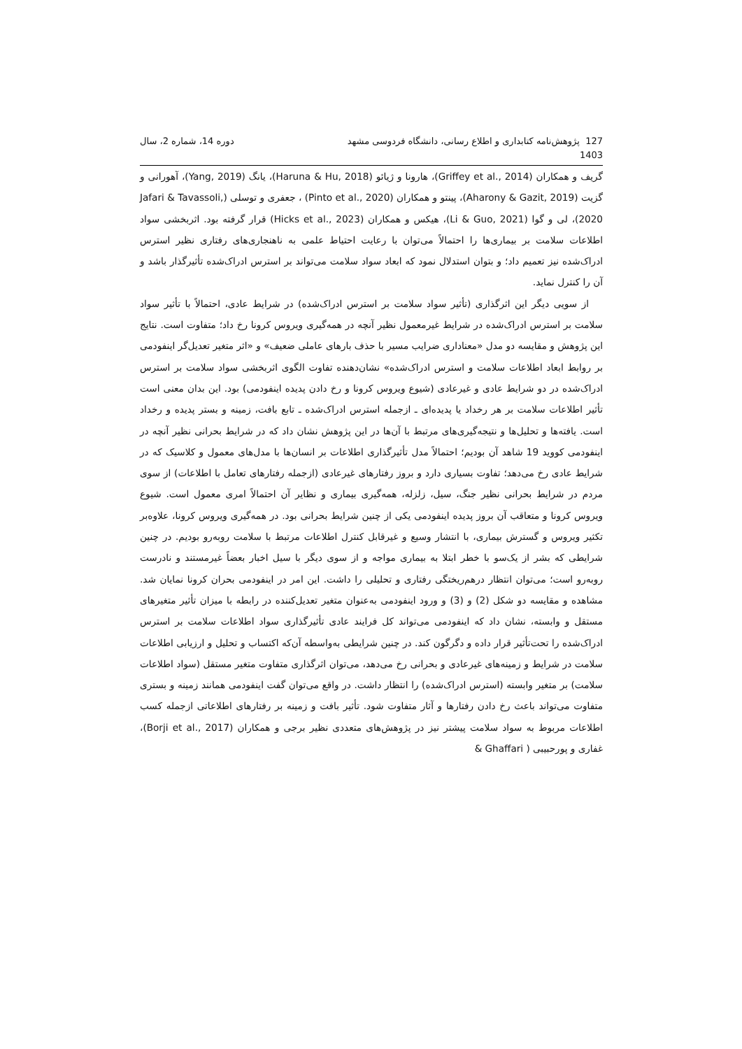127 پژوهش‌نامه کتابداری و اطلاع رسانی، دانشگاه فردوسی مشهد
1403
دوره 14، شماره 2، سال
گریف و همکاران (Griffey et al., 2014)، هارونا و ژیائو (Haruna & Hu, 2018)، یانگ (Yang, 2019)، آهورانی و گزیت (Aharony & Gazit, 2019)، پینتو و همکاران (Pinto et al., 2020) ، جعفری و توسلی (Jafari & Tavassoli, 2020)، لی و گوا (Li & Guo, 2021)، هیکس و همکاران (Hicks et al., 2023) قرار گرفته بود. اثربخشی سواد اطلاعات سلامت بر بیماری‌ها را احتمالاً می‌توان با رعایت احتیاط علمی به ناهنجاری‌های رفتاری نظیر استرس ادراک‌شده نیز تعمیم داد؛ و بتوان استدلال نمود که ابعاد سواد سلامت می‌تواند بر استرس ادراک‌شده تأثیرگذار باشد و آن را کنترل نماید.
از سویی دیگر این اثرگذاری (تأثیر سواد سلامت بر استرس ادراک‌شده) در شرایط عادی، احتمالاً با تأثیر سواد سلامت بر استرس ادراک‌شده در شرایط غیرمعمول نظیر آنچه در همه‌گیری ویروس کرونا رخ داد؛ متفاوت است. نتایج این پژوهش و مقایسه دو مدل «معناداری ضرایب مسیر با حذف بارهای عاملی ضعیف» و «اثر متغیر تعدیل‌گر اینفودمی بر روابط ابعاد اطلاعات سلامت و استرس ادراک‌شده» نشان‌دهنده تفاوت الگوی اثربخشی سواد سلامت بر استرس ادراک‌شده در دو شرایط عادی و غیرعادی (شیوع ویروس کرونا و رخ دادن پدیده اینفودمی) بود. این بدان معنی است تأثیر اطلاعات سلامت بر هر رخداد یا پدیده‌ای ـ ازجمله استرس ادراک‌شده ـ تابع بافت، زمینه و بستر پدیده و رخداد است. یافته‌ها و تحلیل‌ها و نتیجه‌گیری‌های مرتبط با آن‌ها در این پژوهش نشان داد که در شرایط بحرانی نظیر آنچه در اینفودمی کووید 19 شاهد آن بودیم؛ احتمالاً مدل تأثیرگذاری اطلاعات بر انسان‌ها با مدل‌های معمول و کلاسیک که در شرایط عادی رخ می‌دهد؛ تفاوت بسیاری دارد و بروز رفتارهای غیرعادی (ازجمله رفتارهای تعامل با اطلاعات) از سوی مردم در شرایط بحرانی نظیر جنگ، سیل، زلزله، همه‌گیری بیماری و نظایر آن احتمالاً امری معمول است. شیوع ویروس کرونا و متعاقب آن بروز پدیده اینفودمی یکی از چنین شرایط بحرانی بود. در همه‌گیری ویروس کرونا، علاوه‌بر تکثیر ویروس و گسترش بیماری، با انتشار وسیع و غیرقابل کنترل اطلاعات مرتبط با سلامت روبه‌رو بودیم. در چنین شرایطی که بشر از یک‌سو با خطر ابتلا به بیماری مواجه و از سوی دیگر با سیل اخبار بعضاً غیرمستند و نادرست روبه‌رو است؛ می‌توان انتظار درهم‌ریختگی رفتاری و تحلیلی را داشت. این امر در اینفودمی بحران کرونا نمایان شد. مشاهده و مقایسه دو شکل (2) و (3) و ورود اینفودمی به‌عنوان متغیر تعدیل‌کننده در رابطه با میزان تأثیر متغیرهای مستقل و وابسته، نشان داد که اینفودمی می‌تواند کل فرایند عادی تأثیرگذاری سواد اطلاعات سلامت بر استرس ادراک‌شده را تحت‌تأثیر قرار داده و دگرگون کند. در چنین شرایطی به‌واسطه آن‌که اکتساب و تحلیل و ارزیابی اطلاعات سلامت در شرایط و زمینه‌های غیرعادی و بحرانی رخ می‌دهد، می‌توان اثرگذاری متفاوت متغیر مستقل (سواد اطلاعات سلامت) بر متغیر وابسته (استرس ادراک‌شده) را انتظار داشت. در واقع می‌توان گفت اینفودمی همانند زمینه و بستری متفاوت می‌تواند باعث رخ دادن رفتارها و آثار متفاوت شود. تأثیر بافت و زمینه بر رفتارهای اطلاعاتی ازجمله کسب اطلاعات مربوط به سواد سلامت پیشتر نیز در پژوهش‌های متعددی نظیر برجی و همکاران (Borji et al., 2017)، غفاری و پورحبیبی ( Ghaffari &